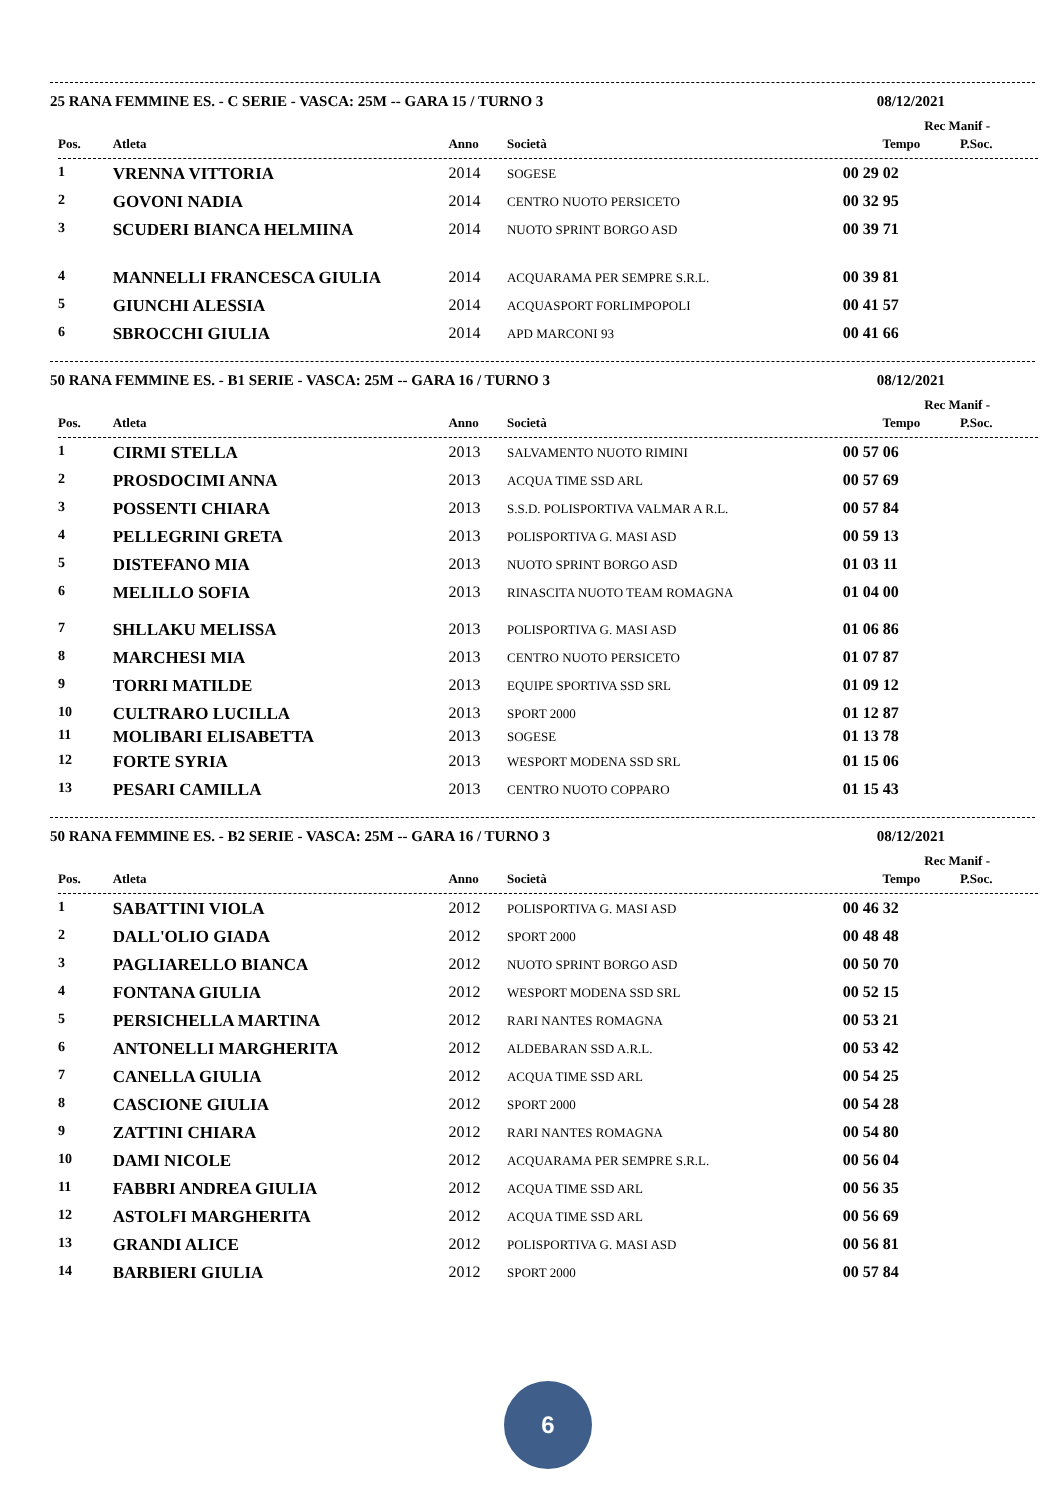25 RANA FEMMINE ES. - C SERIE - VASCA: 25M -- GARA 15 / TURNO 3 08/12/2021
Rec Manif -
| Pos. | Atleta | Anno | Società | Tempo | P.Soc. |
| --- | --- | --- | --- | --- | --- |
| 1 | VRENNA VITTORIA | 2014 | SOGESE | 00 29 02 | |
| 2 | GOVONI NADIA | 2014 | CENTRO NUOTO PERSICETO | 00 32 95 | |
| 3 | SCUDERI BIANCA HELMIINA | 2014 | NUOTO SPRINT BORGO ASD | 00 39 71 | |
| 4 | MANNELLI FRANCESCA GIULIA | 2014 | ACQUARAMA PER SEMPRE S.R.L. | 00 39 81 | |
| 5 | GIUNCHI ALESSIA | 2014 | ACQUASPORT FORLIMPOPOLI | 00 41 57 | |
| 6 | SBROCCHI GIULIA | 2014 | APD MARCONI 93 | 00 41 66 | |
50 RANA FEMMINE ES. - B1 SERIE - VASCA: 25M -- GARA 16 / TURNO 3 08/12/2021
Rec Manif -
| Pos. | Atleta | Anno | Società | Tempo | P.Soc. |
| --- | --- | --- | --- | --- | --- |
| 1 | CIRMI STELLA | 2013 | SALVAMENTO NUOTO RIMINI | 00 57 06 | |
| 2 | PROSDOCIMI ANNA | 2013 | ACQUA TIME SSD ARL | 00 57 69 | |
| 3 | POSSENTI CHIARA | 2013 | S.S.D. POLISPORTIVA VALMAR A R.L. | 00 57 84 | |
| 4 | PELLEGRINI GRETA | 2013 | POLISPORTIVA G. MASI ASD | 00 59 13 | |
| 5 | DISTEFANO MIA | 2013 | NUOTO SPRINT BORGO ASD | 01 03 11 | |
| 6 | MELILLO SOFIA | 2013 | RINASCITA NUOTO TEAM ROMAGNA | 01 04 00 | |
| 7 | SHLLAKU MELISSA | 2013 | POLISPORTIVA G. MASI ASD | 01 06 86 | |
| 8 | MARCHESI MIA | 2013 | CENTRO NUOTO PERSICETO | 01 07 87 | |
| 9 | TORRI MATILDE | 2013 | EQUIPE SPORTIVA SSD SRL | 01 09 12 | |
| 10 | CULTRARO LUCILLA | 2013 | SPORT 2000 | 01 12 87 | |
| 11 | MOLIBARI ELISABETTA | 2013 | SOGESE | 01 13 78 | |
| 12 | FORTE SYRIA | 2013 | WESPORT MODENA SSD SRL | 01 15 06 | |
| 13 | PESARI CAMILLA | 2013 | CENTRO NUOTO COPPARO | 01 15 43 | |
50 RANA FEMMINE ES. - B2 SERIE - VASCA: 25M -- GARA 16 / TURNO 3 08/12/2021
Rec Manif -
| Pos. | Atleta | Anno | Società | Tempo | P.Soc. |
| --- | --- | --- | --- | --- | --- |
| 1 | SABATTINI VIOLA | 2012 | POLISPORTIVA G. MASI ASD | 00 46 32 | |
| 2 | DALL'OLIO GIADA | 2012 | SPORT 2000 | 00 48 48 | |
| 3 | PAGLIARELLO BIANCA | 2012 | NUOTO SPRINT BORGO ASD | 00 50 70 | |
| 4 | FONTANA GIULIA | 2012 | WESPORT MODENA SSD SRL | 00 52 15 | |
| 5 | PERSICHELLA MARTINA | 2012 | RARI NANTES ROMAGNA | 00 53 21 | |
| 6 | ANTONELLI MARGHERITA | 2012 | ALDEBARAN SSD A.R.L. | 00 53 42 | |
| 7 | CANELLA GIULIA | 2012 | ACQUA TIME SSD ARL | 00 54 25 | |
| 8 | CASCIONE GIULIA | 2012 | SPORT 2000 | 00 54 28 | |
| 9 | ZATTINI CHIARA | 2012 | RARI NANTES ROMAGNA | 00 54 80 | |
| 10 | DAMI NICOLE | 2012 | ACQUARAMA PER SEMPRE S.R.L. | 00 56 04 | |
| 11 | FABBRI ANDREA GIULIA | 2012 | ACQUA TIME SSD ARL | 00 56 35 | |
| 12 | ASTOLFI MARGHERITA | 2012 | ACQUA TIME SSD ARL | 00 56 69 | |
| 13 | GRANDI ALICE | 2012 | POLISPORTIVA G. MASI ASD | 00 56 81 | |
| 14 | BARBIERI GIULIA | 2012 | SPORT 2000 | 00 57 84 | |
6